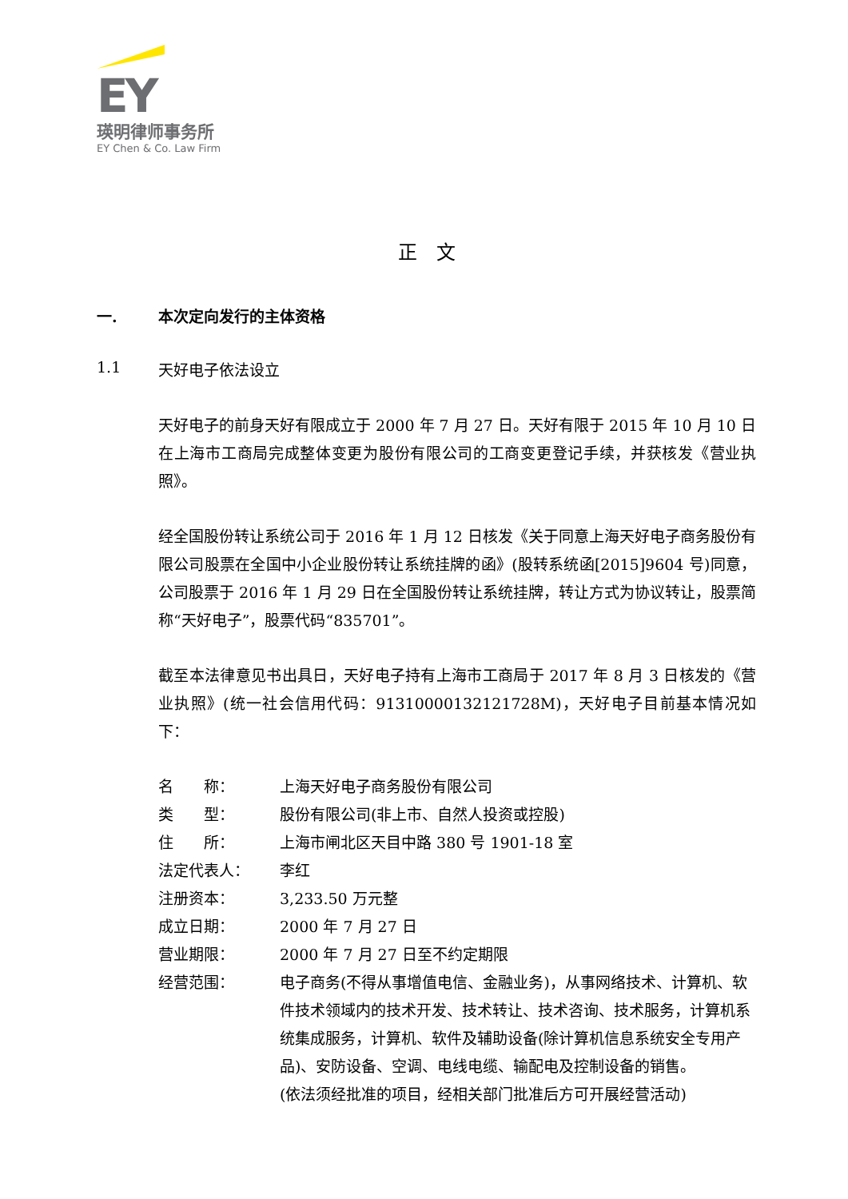EY
瑛明律师事务所
EY Chen & Co. Law Firm
正　文
一. 本次定向发行的主体资格
1.1 天好电子依法设立
天好电子的前身天好有限成立于 2000 年 7 月 27 日。天好有限于 2015 年 10 月 10 日在上海市工商局完成整体变更为股份有限公司的工商变更登记手续，并获核发《营业执照》。
经全国股份转让系统公司于 2016 年 1 月 12 日核发《关于同意上海天好电子商务股份有限公司股票在全国中小企业股份转让系统挂牌的函》(股转系统函[2015]9604 号)同意，公司股票于 2016 年 1 月 29 日在全国股份转让系统挂牌，转让方式为协议转让，股票简称“天好电子”，股票代码“835701”。
截至本法律意见书出具日，天好电子持有上海市工商局于 2017 年 8 月 3 日核发的《营业执照》(统一社会信用代码：91310000132121728M)，天好电子目前基本情况如下：
| 名 称： | 上海天好电子商务股份有限公司 |
| 类 型： | 股份有限公司(非上市、自然人投资或控股) |
| 住 所： | 上海市闸北区天目中路 380 号 1901-18 室 |
| 法定代表人： | 李红 |
| 注册资本： | 3,233.50 万元整 |
| 成立日期： | 2000 年 7 月 27 日 |
| 营业期限： | 2000 年 7 月 27 日至不约定期限 |
| 经营范围： | 电子商务(不得从事增值电信、金融业务)，从事网络技术、计算机、软件技术领域内的技术开发、技术转让、技术咨询、技术服务，计算机系统集成服务，计算机、软件及辅助设备(除计算机信息系统安全专用产品)、安防设备、空调、电线电缆、输配电及控制设备的销售。 (依法须经批准的项目，经相关部门批准后方可开展经营活动) |